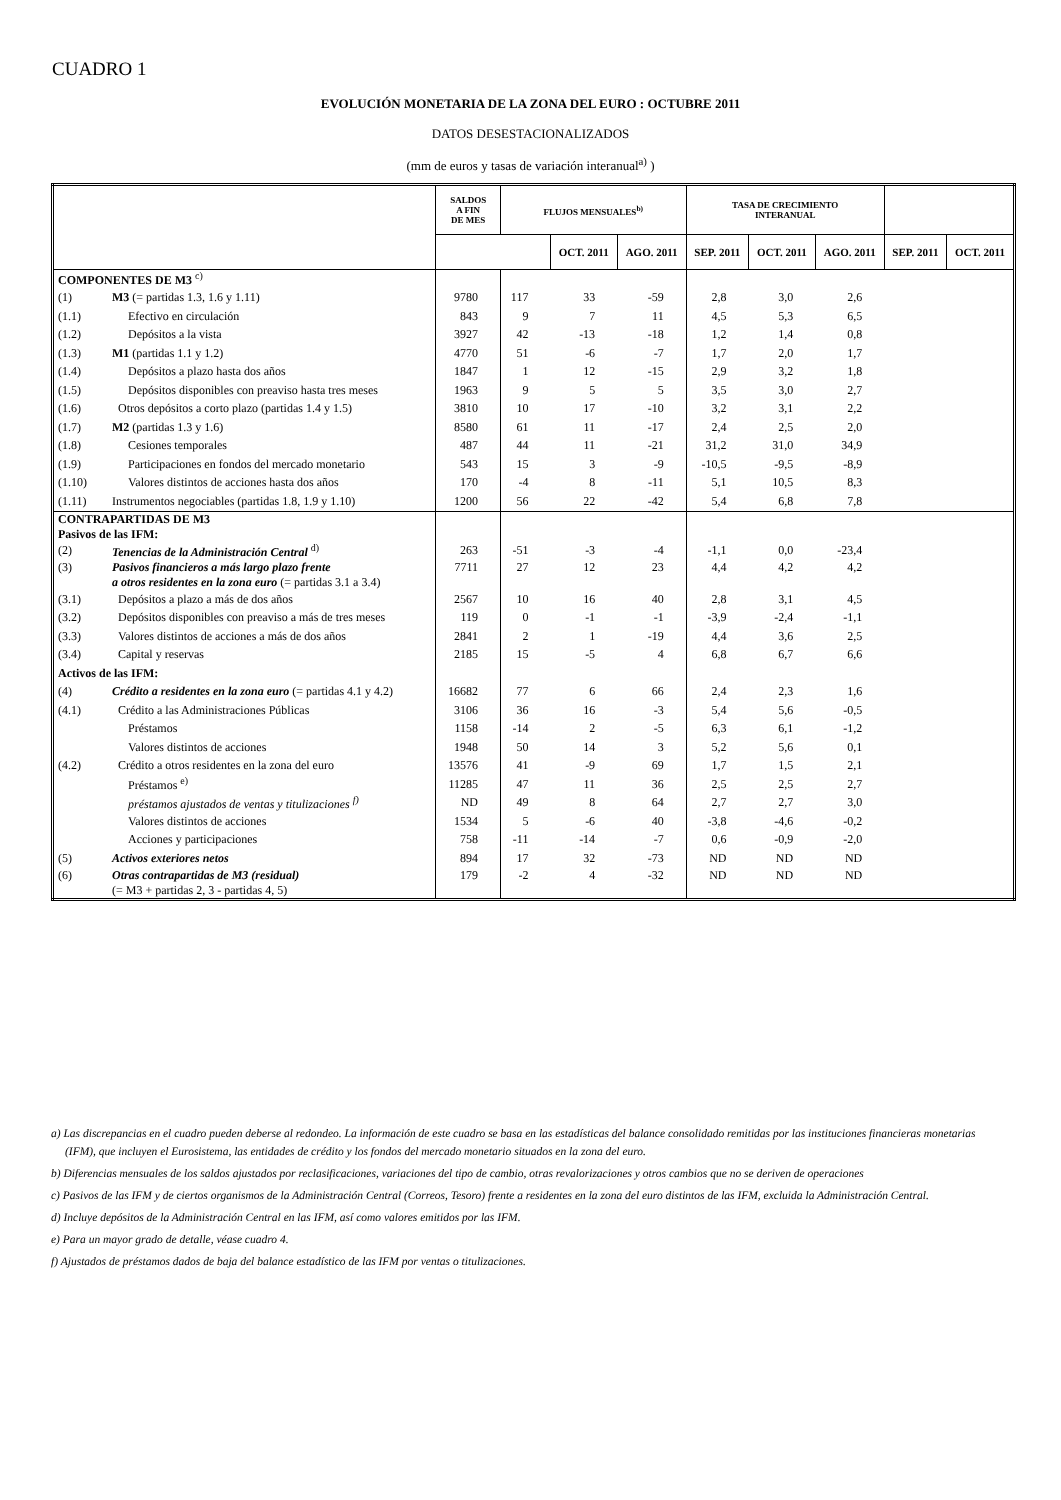CUADRO 1
EVOLUCIÓN MONETARIA DE LA ZONA DEL EURO : OCTUBRE 2011
DATOS DESESTACIONALIZADOS
(mm de euros y tasas de variación interanual<sup>a)</sup> )
| | | SALDOS A FIN DE MES | FLUJOS MENSUALES<sup>b)</sup> | | | TASA DE CRECIMIENTO INTERANUAL | | | | |
| --- | --- | --- | --- | --- | --- | --- | --- | --- | --- | --- |
| | | | | OCT. 2011 | AGO. 2011 | SEP. 2011 | OCT. 2011 | AGO. 2011 | SEP. 2011 | OCT. 2011 |
| COMPONENTES DE M3 <sup>c)</sup> | | | | | | | | | | |
| (1) | M3 (= partidas 1.3, 1.6 y 1.11) | 9780 | 117 | 33 | -59 | 2,8 | 3,0 | 2,6 | | |
| (1.1) | Efectivo en circulación | 843 | 9 | 7 | 11 | 4,5 | 5,3 | 6,5 | | |
| (1.2) | Depósitos a la vista | 3927 | 42 | -13 | -18 | 1,2 | 1,4 | 0,8 | | |
| (1.3) | M1 (partidas 1.1 y 1.2) | 4770 | 51 | -6 | -7 | 1,7 | 2,0 | 1,7 | | |
| (1.4) | Depósitos a plazo hasta dos años | 1847 | 1 | 12 | -15 | 2,9 | 3,2 | 1,8 | | |
| (1.5) | Depósitos disponibles con preaviso hasta tres meses | 1963 | 9 | 5 | 5 | 3,5 | 3,0 | 2,7 | | |
| (1.6) | Otros depósitos a corto plazo (partidas 1.4 y 1.5) | 3810 | 10 | 17 | -10 | 3,2 | 3,1 | 2,2 | | |
| (1.7) | M2 (partidas 1.3 y 1.6) | 8580 | 61 | 11 | -17 | 2,4 | 2,5 | 2,0 | | |
| (1.8) | Cesiones temporales | 487 | 44 | 11 | -21 | 31,2 | 31,0 | 34,9 | | |
| (1.9) | Participaciones en fondos del mercado monetario | 543 | 15 | 3 | -9 | -10,5 | -9,5 | -8,9 | | |
| (1.10) | Valores distintos de acciones hasta dos años | 170 | -4 | 8 | -11 | 5,1 | 10,5 | 8,3 | | |
| (1.11) | Instrumentos negociables (partidas 1.8, 1.9 y 1.10) | 1200 | 56 | 22 | -42 | 5,4 | 6,8 | 7,8 | | |
| CONTRAPARTIDAS DE M3 Pasivos de las IFM: | | | | | | | | | | |
| (2) | Tenencias de la Administración Central <sup>d)</sup> | 263 | -51 | -3 | -4 | -1,1 | 0,0 | -23,4 | | |
| (3) | Pasivos financieros a más largo plazo frente a otros residentes en la zona euro (= partidas 3.1 a 3.4) | 7711 | 27 | 12 | 23 | 4,4 | 4,2 | 4,2 | | |
| (3.1) | Depósitos a plazo a más de dos años | 2567 | 10 | 16 | 40 | 2,8 | 3,1 | 4,5 | | |
| (3.2) | Depósitos disponibles con preaviso a más de tres meses | 119 | 0 | -1 | -1 | -3,9 | -2,4 | -1,1 | | |
| (3.3) | Valores distintos de acciones a más de dos años | 2841 | 2 | 1 | -19 | 4,4 | 3,6 | 2,5 | | |
| (3.4) | Capital y reservas | 2185 | 15 | -5 | 4 | 6,8 | 6,7 | 6,6 | | |
| Activos de las IFM: | | | | | | | | | | |
| (4) | Crédito a residentes en la zona euro (= partidas 4.1 y 4.2) | 16682 | 77 | 6 | 66 | 2,4 | 2,3 | 1,6 | | |
| (4.1) | Crédito a las Administraciones Públicas | 3106 | 36 | 16 | -3 | 5,4 | 5,6 | -0,5 | | |
| | Préstamos | 1158 | -14 | 2 | -5 | 6,3 | 6,1 | -1,2 | | |
| | Valores distintos de acciones | 1948 | 50 | 14 | 3 | 5,2 | 5,6 | 0,1 | | |
| (4.2) | Crédito a otros residentes en la zona del euro | 13576 | 41 | -9 | 69 | 1,7 | 1,5 | 2,1 | | |
| | Préstamos <sup>e)</sup> | 11285 | 47 | 11 | 36 | 2,5 | 2,5 | 2,7 | | |
| | préstamos ajustados de ventas y titulizaciones <sup>f)</sup> | ND | 49 | 8 | 64 | 2,7 | 2,7 | 3,0 | | |
| | Valores distintos de acciones | 1534 | 5 | -6 | 40 | -3,8 | -4,6 | -0,2 | | |
| | Acciones y participaciones | 758 | -11 | -14 | -7 | 0,6 | -0,9 | -2,0 | | |
| (5) | Activos exteriores netos | 894 | 17 | 32 | -73 | ND | ND | ND | | |
| (6) | Otras contrapartidas de M3 (residual) (= M3 + partidas 2, 3 - partidas 4, 5) | 179 | -2 | 4 | -32 | ND | ND | ND | | |
a) Las discrepancias en el cuadro pueden deberse al redondeo. La información de este cuadro se basa en las estadísticas del balance consolidado remitidas por las instituciones financieras monetarias (IFM), que incluyen el Eurosistema, las entidades de crédito y los fondos del mercado monetario situados en la zona del euro.
b) Diferencias mensuales de los saldos ajustados por reclasificaciones, variaciones del tipo de cambio, otras revalorizaciones y otros cambios que no se deriven de operaciones
c) Pasivos de las IFM y de ciertos organismos de la Administración Central (Correos, Tesoro) frente a residentes en la zona del euro distintos de las IFM, excluida la Administración Central.
d) Incluye depósitos de la Administración Central en las IFM, así como valores emitidos por las IFM.
e) Para un mayor grado de detalle, véase cuadro 4.
f) Ajustados de préstamos dados de baja del balance estadístico de las IFM por ventas o titulizaciones.